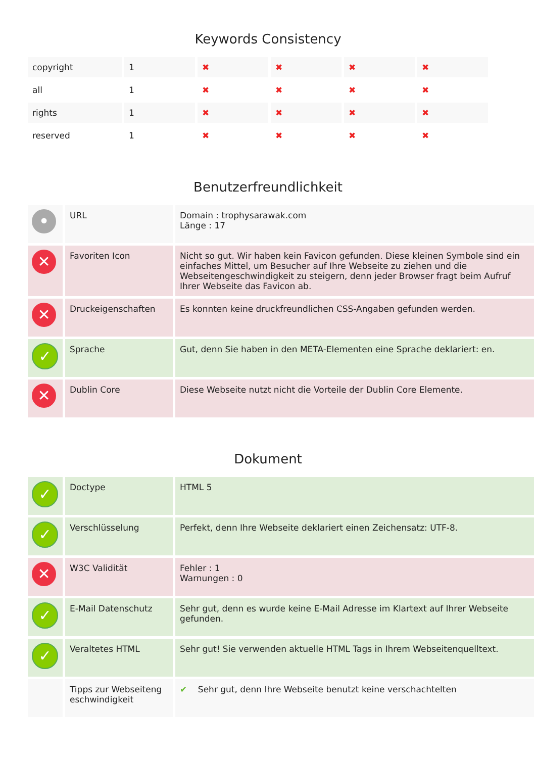Keywords Consistency
| copyright | 1 | ✖ | ✖ | ✖ | ✖ |
| all | 1 | ✖ | ✖ | ✖ | ✖ |
| rights | 1 | ✖ | ✖ | ✖ | ✖ |
| reserved | 1 | ✖ | ✖ | ✖ | ✖ |
Benutzerfreundlichkeit
| • | URL | Domain : trophysarawak.com Länge : 17 |
| ✕ | Favoriten Icon | Nicht so gut. Wir haben kein Favicon gefunden. Diese kleinen Symbole sind ein einfaches Mittel, um Besucher auf Ihre Webseite zu ziehen und die Webseitengeschwindigkeit zu steigern, denn jeder Browser fragt beim Aufruf Ihrer Webseite das Favicon ab. |
| ✕ | Druckeigenschaften | Es konnten keine druckfreundlichen CSS-Angaben gefunden werden. |
| ✓ | Sprache | Gut, denn Sie haben in den META-Elementen eine Sprache deklariert: en. |
| ✕ | Dublin Core | Diese Webseite nutzt nicht die Vorteile der Dublin Core Elemente. |
Dokument
| ✓ | Doctype | HTML 5 |
| ✓ | Verschlüsselung | Perfekt, denn Ihre Webseite deklariert einen Zeichensatz: UTF-8. |
| ✕ | W3C Validität | Fehler : 1 Warnungen : 0 |
| ✓ | E-Mail Datenschutz | Sehr gut, denn es wurde keine E-Mail Adresse im Klartext auf Ihrer Webseite gefunden. |
| ✓ | Veraltetes HTML | Sehr gut! Sie verwenden aktuelle HTML Tags in Ihrem Webseitenquelltext. |
| | Tipps zur Webseiteng eschwindigkeit | ✔ Sehr gut, denn Ihre Webseite benutzt keine verschachtelten |